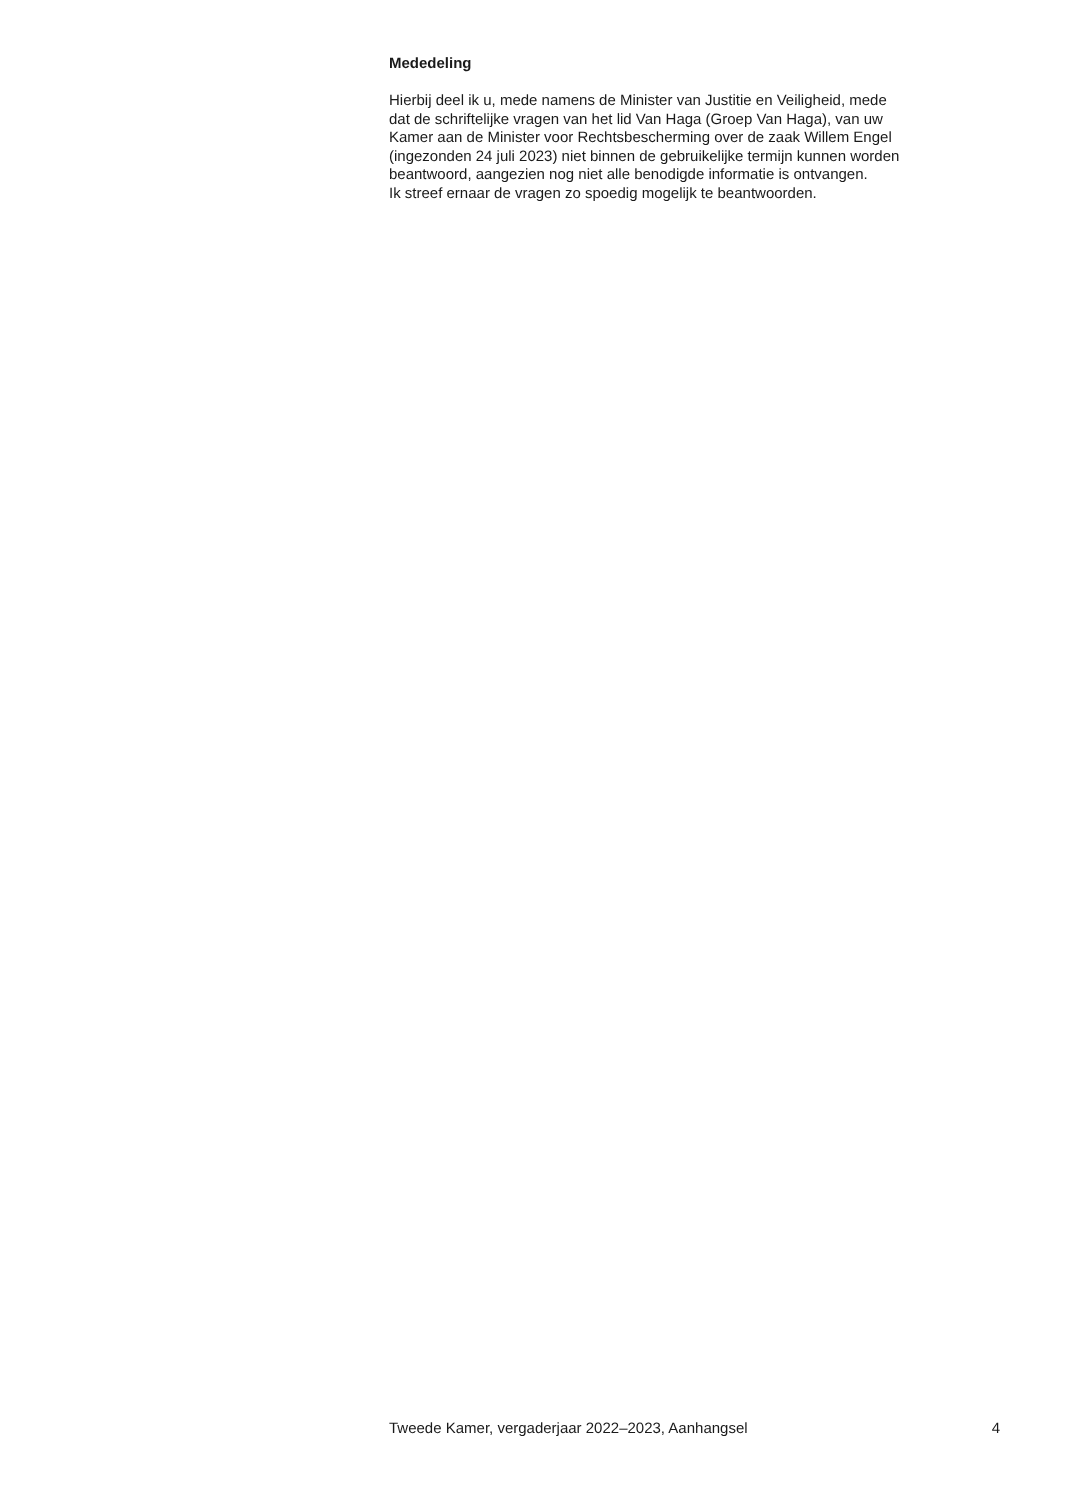Mededeling
Hierbij deel ik u, mede namens de Minister van Justitie en Veiligheid, mede
dat de schriftelijke vragen van het lid Van Haga (Groep Van Haga), van uw
Kamer aan de Minister voor Rechtsbescherming over de zaak Willem Engel
(ingezonden 24 juli 2023) niet binnen de gebruikelijke termijn kunnen worden
beantwoord, aangezien nog niet alle benodigde informatie is ontvangen.
Ik streef ernaar de vragen zo spoedig mogelijk te beantwoorden.
Tweede Kamer, vergaderjaar 2022–2023, Aanhangsel 4